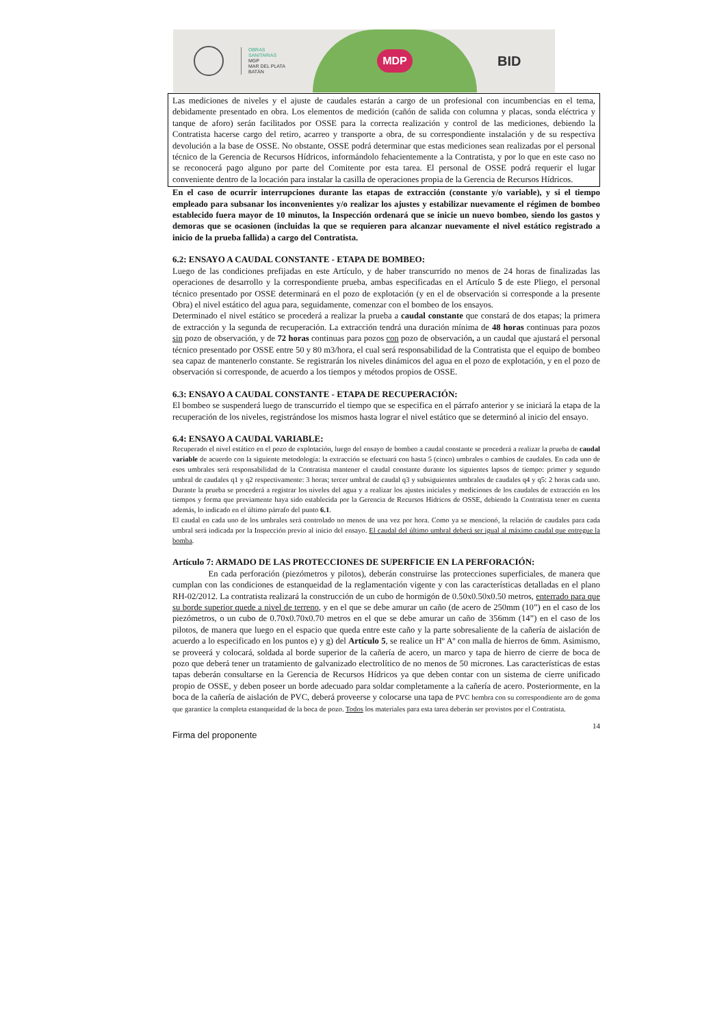OBRAS
SANITARIAS
MGP
MAR DEL PLATA
BATÁN
MDP
BID
Las mediciones de niveles y el ajuste de caudales estarán a cargo de un profesional con incumbencias en el tema, debidamente presentado en obra. Los elementos de medición (cañón de salida con columna y placas, sonda eléctrica y tanque de aforo) serán facilitados por OSSE para la correcta realización y control de las mediciones, debiendo la Contratista hacerse cargo del retiro, acarreo y transporte a obra, de su correspondiente instalación y de su respectiva devolución a la base de OSSE. No obstante, OSSE podrá determinar que estas mediciones sean realizadas por el personal técnico de la Gerencia de Recursos Hídricos, informándolo fehacientemente a la Contratista, y por lo que en este caso no se reconocerá pago alguno por parte del Comitente por esta tarea. El personal de OSSE podrá requerir el lugar conveniente dentro de la locación para instalar la casilla de operaciones propia de la Gerencia de Recursos Hídricos.
En el caso de ocurrir interrupciones durante las etapas de extracción (constante y/o variable), y si el tiempo empleado para subsanar los inconvenientes y/o realizar los ajustes y estabilizar nuevamente el régimen de bombeo establecido fuera mayor de 10 minutos, la Inspección ordenará que se inicie un nuevo bombeo, siendo los gastos y demoras que se ocasionen (incluidas la que se requieren para alcanzar nuevamente el nivel estático registrado a inicio de la prueba fallida) a cargo del Contratista.
6.2: ENSAYO A CAUDAL CONSTANTE - ETAPA DE BOMBEO:
Luego de las condiciones prefijadas en este Artículo, y de haber transcurrido no menos de 24 horas de finalizadas las operaciones de desarrollo y la correspondiente prueba, ambas especificadas en el Artículo 5 de este Pliego, el personal técnico presentado por OSSE determinará en el pozo de explotación (y en el de observación si corresponde a la presente Obra) el nivel estático del agua para, seguidamente, comenzar con el bombeo de los ensayos.
Determinado el nivel estático se procederá a realizar la prueba a caudal constante que constará de dos etapas; la primera de extracción y la segunda de recuperación. La extracción tendrá una duración mínima de 48 horas continuas para pozos sin pozo de observación, y de 72 horas continuas para pozos con pozo de observación, a un caudal que ajustará el personal técnico presentado por OSSE entre 50 y 80 m3/hora, el cual será responsabilidad de la Contratista que el equipo de bombeo sea capaz de mantenerlo constante. Se registrarán los niveles dinámicos del agua en el pozo de explotación, y en el pozo de observación si corresponde, de acuerdo a los tiempos y métodos propios de OSSE.
6.3: ENSAYO A CAUDAL CONSTANTE - ETAPA DE RECUPERACIÓN:
El bombeo se suspenderá luego de transcurrido el tiempo que se especifica en el párrafo anterior y se iniciará la etapa de la recuperación de los niveles, registrándose los mismos hasta lograr el nivel estático que se determinó al inicio del ensayo.
6.4: ENSAYO A CAUDAL VARIABLE:
Recuperado el nivel estático en el pozo de explotación, luego del ensayo de bombeo a caudal constante se procederá a realizar la prueba de caudal variable de acuerdo con la siguiente metodología: la extracción se efectuará con hasta 5 (cinco) umbrales o cambios de caudales. En cada uno de esos umbrales será responsabilidad de la Contratista mantener el caudal constante durante los siguientes lapsos de tiempo: primer y segundo umbral de caudales q1 y q2 respectivamente: 3 horas; tercer umbral de caudal q3 y subsiguientes umbrales de caudales q4 y q5: 2 horas cada uno. Durante la prueba se procederá a registrar los niveles del agua y a realizar los ajustes iniciales y mediciones de los caudales de extracción en los tiempos y forma que previamente haya sido establecida por la Gerencia de Recursos Hídricos de OSSE, debiendo la Contratista tener en cuenta además, lo indicado en el último párrafo del punto 6.1.
El caudal en cada uno de los umbrales será controlado no menos de una vez por hora. Como ya se mencionó, la relación de caudales para cada umbral será indicada por la Inspección previo al inicio del ensayo. El caudal del último umbral deberá ser igual al máximo caudal que entregue la bomba.
Artículo 7: ARMADO DE LAS PROTECCIONES DE SUPERFICIE EN LA PERFORACIÓN:
En cada perforación (piezómetros y pilotos), deberán construirse las protecciones superficiales, de manera que cumplan con las condiciones de estanqueidad de la reglamentación vigente y con las características detalladas en el plano RH-02/2012. La contratista realizará la construcción de un cubo de hormigón de 0.50x0.50x0.50 metros, enterrado para que su borde superior quede a nivel de terreno, y en el que se debe amurar un caño (de acero de 250mm (10”) en el caso de los piezómetros, o un cubo de 0.70x0.70x0.70 metros en el que se debe amurar un caño de 356mm (14”) en el caso de los pilotos, de manera que luego en el espacio que queda entre este caño y la parte sobresaliente de la cañería de aislación de acuerdo a lo especificado en los puntos e) y g) del Artículo 5, se realice un Hº Aº con malla de hierros de 6mm. Asimismo, se proveerá y colocará, soldada al borde superior de la cañería de acero, un marco y tapa de hierro de cierre de boca de pozo que deberá tener un tratamiento de galvanizado electrolítico de no menos de 50 micrones. Las características de estas tapas deberán consultarse en la Gerencia de Recursos Hídricos ya que deben contar con un sistema de cierre unificado propio de OSSE, y deben poseer un borde adecuado para soldar completamente a la cañería de acero. Posteriormente, en la boca de la cañería de aislación de PVC, deberá proveerse y colocarse una tapa de PVC hembra con su correspondiente aro de goma que garantice la completa estanqueidad de la boca de pozo. Todos los materiales para esta tarea deberán ser provistos por el Contratista.
Firma del proponente 14